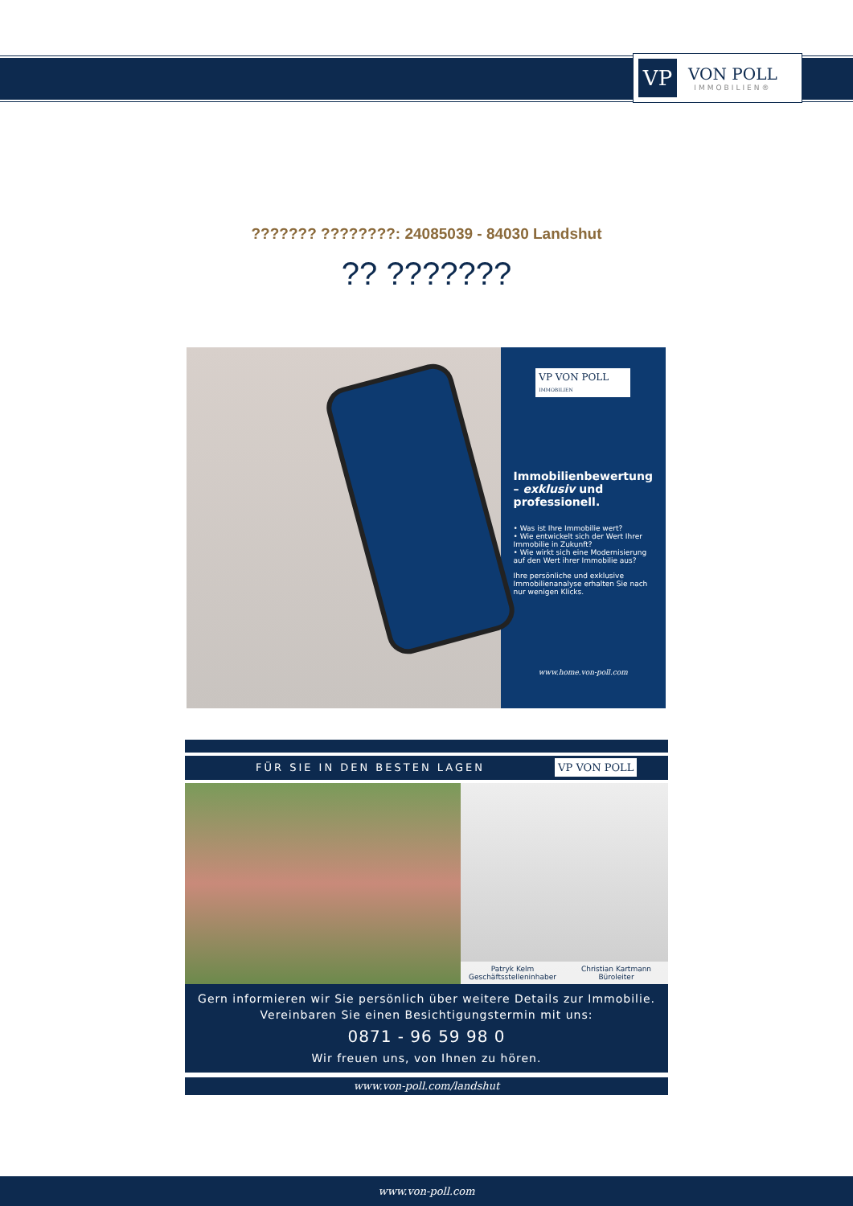VP
VON POLL
IMMOBILIEN®
??????? ????????: 24085039 - 84030 Landshut
?? ???????
VP VON POLL IMMOBILIEN
Immobilienbewertung – exklusiv und professionell.
• Was ist Ihre Immobilie wert?
• Wie entwickelt sich der Wert Ihrer Immobilie in Zukunft?
• Wie wirkt sich eine Modernisierung auf den Wert ihrer Immobilie aus?
Ihre persönliche und exklusive Immobilienanalyse erhalten Sie nach nur wenigen Klicks.
www.home.von-poll.com
FÜR SIE IN DEN BESTEN LAGEN VP VON POLL
Patryk Kelm
Geschäftsstelleninhaber
Christian Kartmann
Büroleiter
Gern informieren wir Sie persönlich über weitere Details zur Immobilie.
Vereinbaren Sie einen Besichtigungstermin mit uns:
0871 - 96 59 98 0
Wir freuen uns, von Ihnen zu hören.
www.von-poll.com/landshut
www.von-poll.com